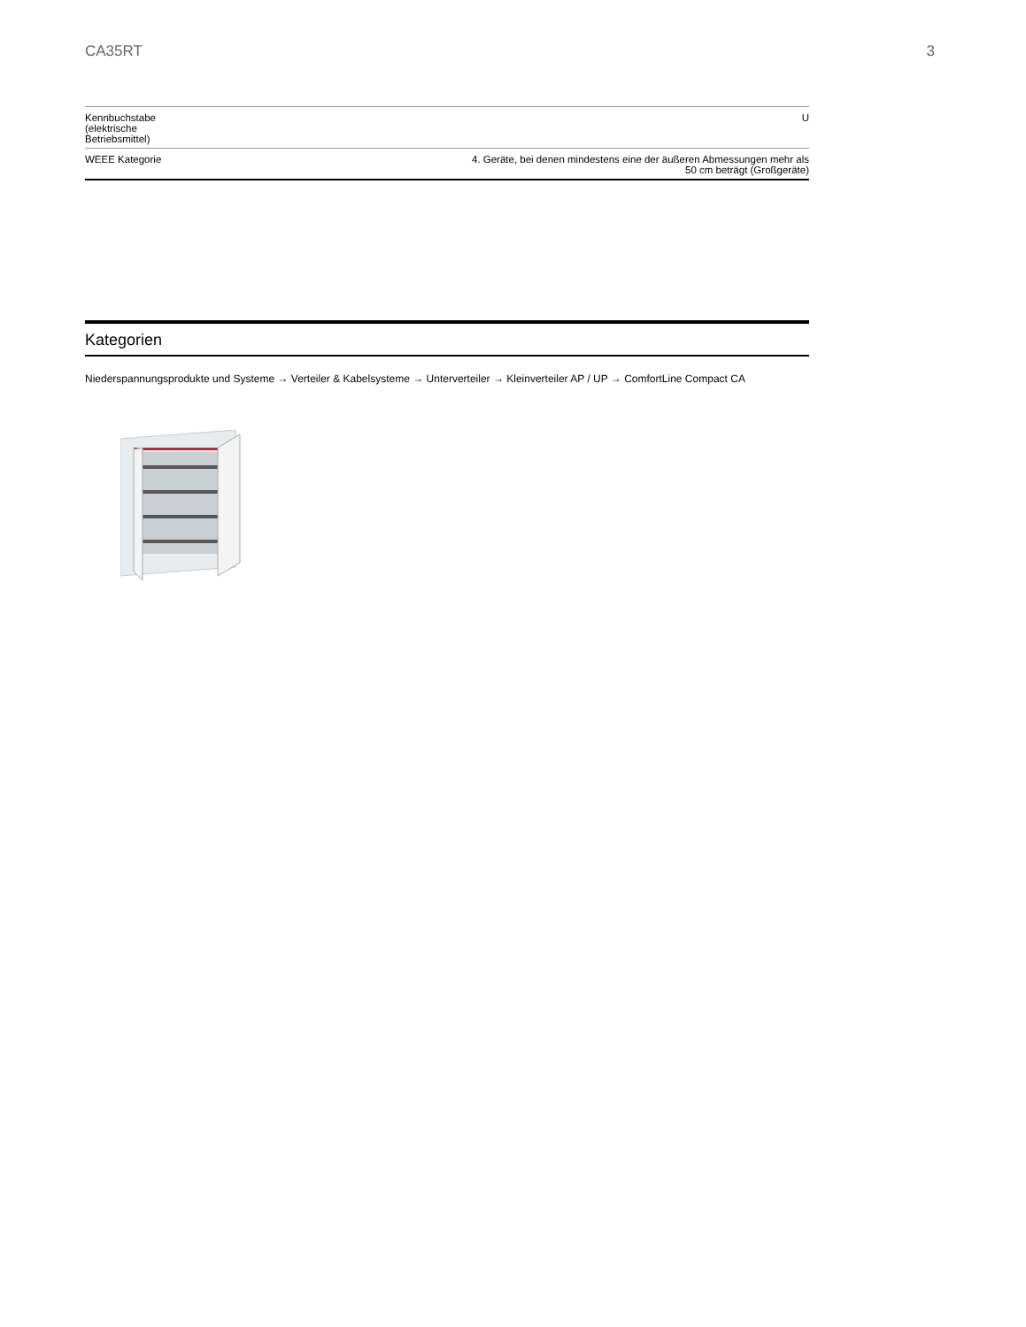CA35RT 3
| Kennbuchstabe (elektrische Betriebsmittel) | U |
| WEEE Kategorie | 4. Geräte, bei denen mindestens eine der äußeren Abmessungen mehr als 50 cm beträgt (Großgeräte) |
Kategorien
Niederspannungsprodukte und Systeme → Verteiler & Kabelsysteme → Unterverteiler → Kleinverteiler AP / UP → ComfortLine Compact CA